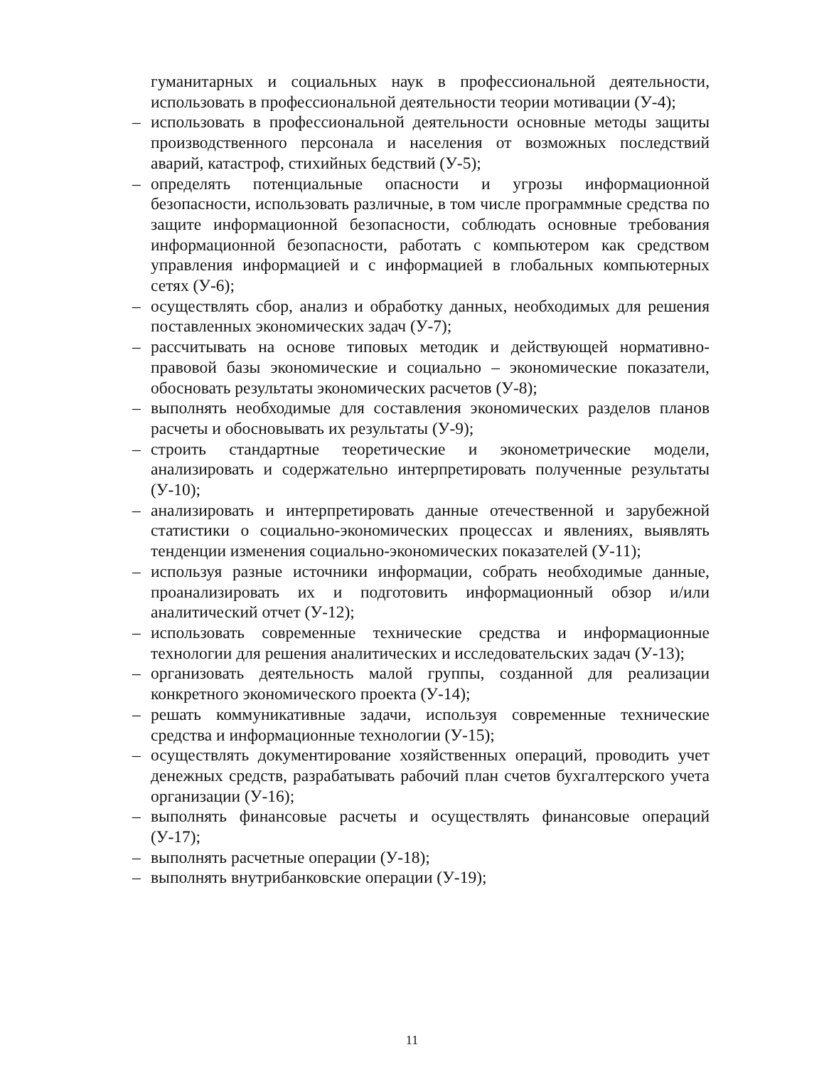гуманитарных и социальных наук в профессиональной деятельности, использовать в профессиональной деятельности теории мотивации (У-4);
– использовать в профессиональной деятельности основные методы защиты производственного персонала и населения от возможных последствий аварий, катастроф, стихийных бедствий (У-5);
– определять потенциальные опасности и угрозы информационной безопасности, использовать различные, в том числе программные средства по защите информационной безопасности, соблюдать основные требования информационной безопасности, работать с компьютером как средством управления информацией и с информацией в глобальных компьютерных сетях (У-6);
– осуществлять сбор, анализ и обработку данных, необходимых для решения поставленных экономических задач (У-7);
– рассчитывать на основе типовых методик и действующей нормативно-правовой базы экономические и социально – экономические показатели, обосновать результаты экономических расчетов (У-8);
– выполнять необходимые для составления экономических разделов планов расчеты и обосновывать их результаты (У-9);
– строить стандартные теоретические и эконометрические модели, анализировать и содержательно интерпретировать полученные результаты (У-10);
– анализировать и интерпретировать данные отечественной и зарубежной статистики о социально-экономических процессах и явлениях, выявлять тенденции изменения социально-экономических показателей (У-11);
– используя разные источники информации, собрать необходимые данные, проанализировать их и подготовить информационный обзор и/или аналитический отчет (У-12);
– использовать современные технические средства и информационные технологии для решения аналитических и исследовательских задач (У-13);
– организовать деятельность малой группы, созданной для реализации конкретного экономического проекта (У-14);
– решать коммуникативные задачи, используя современные технические средства и информационные технологии (У-15);
– осуществлять документирование хозяйственных операций, проводить учет денежных средств, разрабатывать рабочий план счетов бухгалтерского учета организации (У-16);
– выполнять финансовые расчеты и осуществлять финансовые операций (У-17);
– выполнять расчетные операции (У-18);
– выполнять внутрибанковские операции (У-19);
11